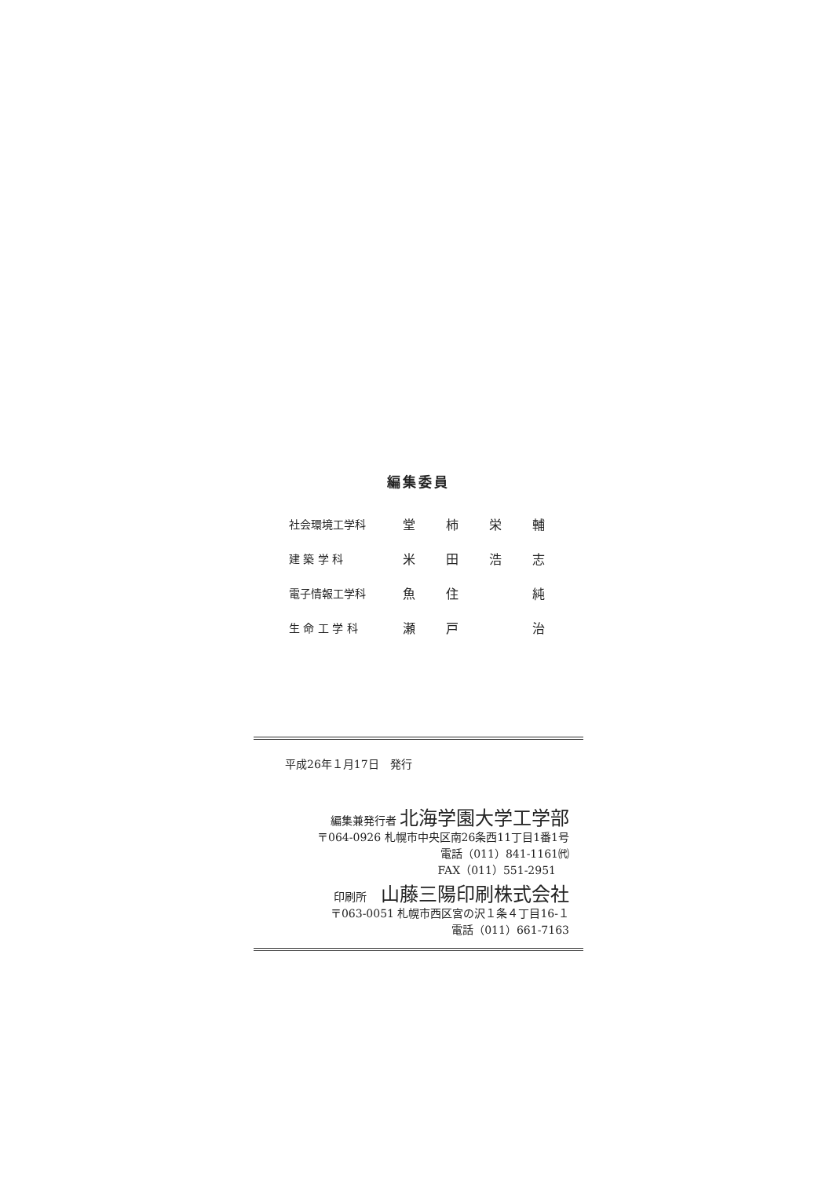編集委員
| 社会環境工学科 | 堂 | 柿 | 栄 | 輔 |
| 建 築 学 科 | 米 | 田 | 浩 | 志 |
| 電子情報工学科 | 魚 | 住 | | 純 |
| 生 命 工 学 科 | 瀬 | 戸 | | 治 |
平成26年１月17日　発行
編集兼発行者 北海学園大学工学部
〒064-0926 札幌市中央区南26条西11丁目1番1号
電話（011）841-1161㈹
FAX（011）551-2951
印刷所　 山藤三陽印刷株式会社
〒063-0051 札幌市西区宮の沢１条４丁目16-１
電話（011）661-7163